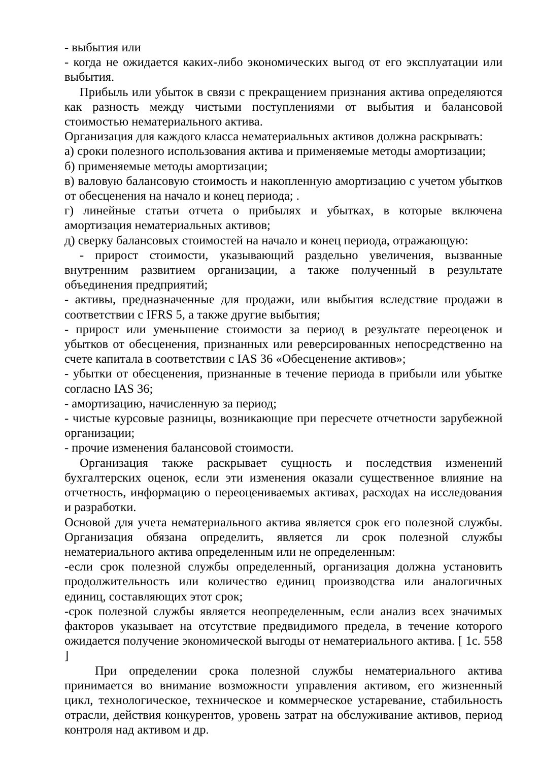- выбытия или
- когда не ожидается каких-либо экономических выгод от его эксплуатации или выбытия.
Прибыль или убыток в связи с прекращением признания актива определяются как разность между чистыми поступлениями от выбытия и балансовой стоимостью нематериального актива.
Организация для каждого класса нематериальных активов должна раскрывать:
а) сроки полезного использования актива и применяемые методы амортизации;
б) применяемые методы амортизации;
в) валовую балансовую стоимость и накопленную амортизацию с учетом убытков от обесценения на начало и конец периода; .
г) линейные статьи отчета о прибылях и убытках, в которые включена амортизация нематериальных активов;
д) сверку балансовых стоимостей на начало и конец периода, отражающую:
- прирост стоимости, указывающий раздельно увеличения, вызванные внутренним развитием организации, а также полученный в результате объединения предприятий;
- активы, предназначенные для продажи, или выбытия вследствие продажи в соответствии с IFRS 5, а также другие выбытия;
- прирост или уменьшение стоимости за период в результате переоценок и убытков от обесценения, признанных или реверсированных непосредственно на счете капитала в соответствии с IAS 36 «Обесценение активов»;
- убытки от обесценения, признанные в течение периода в прибыли или убытке согласно IAS 36;
- амортизацию, начисленную за период;
- чистые курсовые разницы, возникающие при пересчете отчетности зарубежной организации;
- прочие изменения балансовой стоимости.
Организация также раскрывает сущность и последствия изменений бухгалтерских оценок, если эти изменения оказали существенное влияние на отчетность, информацию о переоцениваемых активах, расходах на исследования и разработки.
Основой для учета нематериального актива является срок его полезной службы. Организация обязана определить, является ли срок полезной службы нематериального актива определенным или не определенным:
-если срок полезной службы определенный, организация должна установить продолжительность или количество единиц производства или аналогичных единиц, составляющих этот срок;
-срок полезной службы является неопределенным, если анализ всех значимых факторов указывает на отсутствие предвидимого предела, в течение которого ожидается получение экономической выгоды от нематериального актива. [ 1с. 558 ]
При определении срока полезной службы нематериального актива принимается во внимание возможности управления активом, его жизненный цикл, технологическое, техническое и коммерческое устаревание, стабильность отрасли, действия конкурентов, уровень затрат на обслуживание активов, период контроля над активом и др.